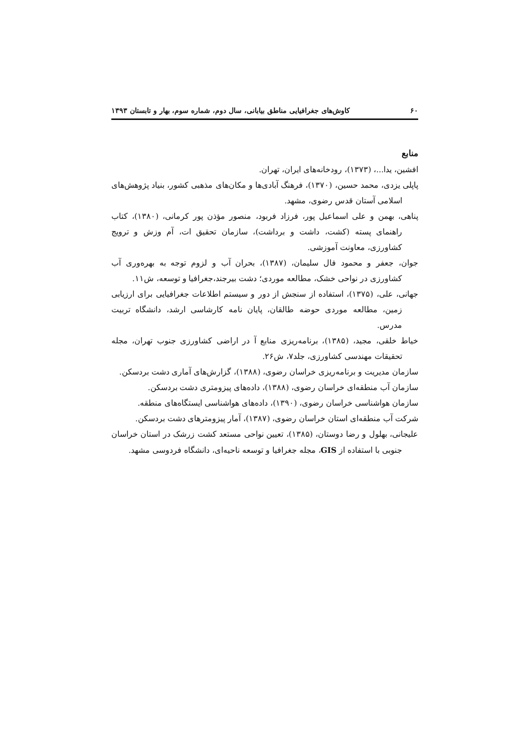۶۰ کاوش‌های جغرافیایی مناطق بیابانی، سال دوم، شماره سوم، بهار و تابستان ۱۳۹۳
منابع
افشین، یدا...، (۱۳۷۳)، رودخانه‌های ایران، تهران.
پاپلی یزدی، محمد حسین، (۱۳۷۰)، فرهنگ آبادی‌ها و مکان‌های مذهبی کشور، بنیاد پژوهش‌های اسلامی آستان قدس رضوی، مشهد.
پناهی، بهمن و علی اسماعیل پور، فرزاد فربود، منصور مؤذن پور کرمانی، (۱۳۸۰)، کتاب راهنمای پسته (کشت، داشت و برداشت)، سازمان تحقیق ات، آم وزش و ترویج کشاورزی، معاونت آموزشی.
جوان، جعفر و محمود فال سلیمان، (۱۳۸۷)، بحران آب و لزوم توجه به بهره‌وری آب کشاورزی در نواحی خشک، مطالعه موردی؛ دشت بیرجند،جغرافیا و توسعه، ش۱۱.
جهانی، علی، (۱۳۷۵)، استفاده از سنجش از دور و سیستم اطلاعات جغرافیایی برای ارزیابی زمین، مطالعه موردی حوضه طالقان، پایان نامه کارشاسی ارشد، دانشگاه تربیت مدرس.
خیاط خلقی، مجید، (۱۳۸۵)، برنامه‌ریزی منابع آ در اراضی کشاورزی جنوب تهران، مجله تحقیقات مهندسی کشاورزی، جلد۷، ش۲۶.
سازمان مدیریت و برنامه‌ریزی خراسان رضوی، (۱۳۸۸)، گزارش‌های آماری دشت بردسکن.
سازمان آب منطقه‌ای خراسان رضوی، (۱۳۸۸)، داده‌های پیزومتری دشت بردسکن.
سازمان هواشناسی خراسان رضوی، (۱۳۹۰)، داده‌های هواشناسی ایستگاه‌های منطقه.
شرکت آب منطقه‌ای استان خراسان رضوی، (۱۳۸۷)، آمار پیزومترهای دشت بردسکن.
علیجانی، بهلول و رضا دوستان، (۱۳۸۵)، تعیین نواحی مستعد کشت زرشک در استان خراسان جنوبی با استفاده از GIS، مجله جغرافیا و توسعه ناحیه‌ای، دانشگاه فردوسی مشهد.